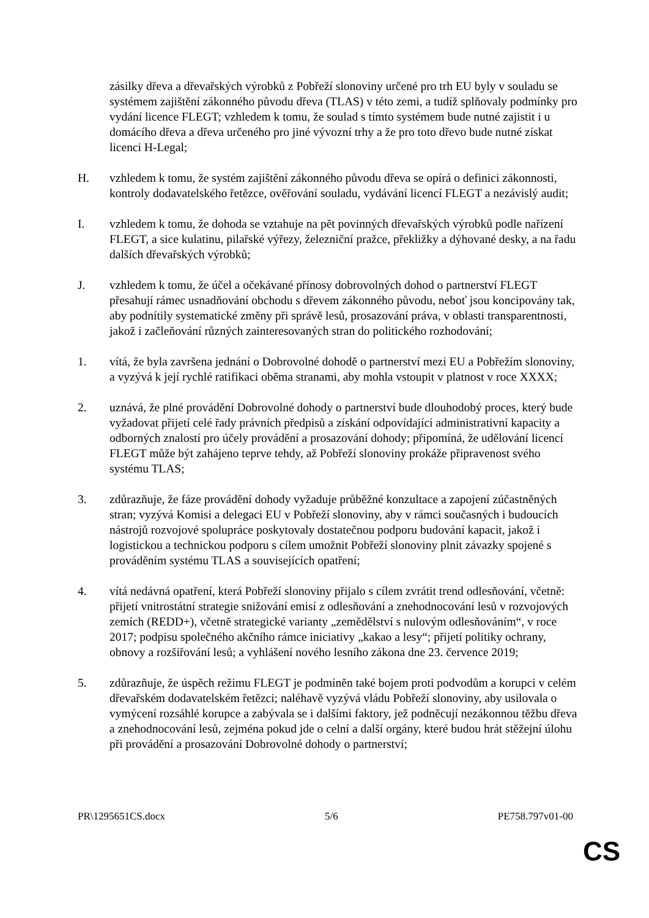zásilky dřeva a dřevařských výrobků z Pobřeží slonoviny určené pro trh EU byly v souladu se systémem zajištění zákonného původu dřeva (TLAS) v této zemi, a tudíž splňovaly podmínky pro vydání licence FLEGT; vzhledem k tomu, že soulad s tímto systémem bude nutné zajistit i u domácího dřeva a dřeva určeného pro jiné vývozní trhy a že pro toto dřevo bude nutné získat licenci H-Legal;
H. vzhledem k tomu, že systém zajištění zákonného původu dřeva se opírá o definici zákonnosti, kontroly dodavatelského řetězce, ověřování souladu, vydávání licencí FLEGT a nezávislý audit;
I. vzhledem k tomu, že dohoda se vztahuje na pět povinných dřevařských výrobků podle nařízení FLEGT, a sice kulatinu, pilařské výřezy, železniční pražce, překližky a dýhované desky, a na řadu dalších dřevařských výrobků;
J. vzhledem k tomu, že účel a očekávané přínosy dobrovolných dohod o partnerství FLEGT přesahují rámec usnadňování obchodu s dřevem zákonného původu, neboť jsou koncipovány tak, aby podnítily systematické změny při správě lesů, prosazování práva, v oblasti transparentnosti, jakož i začleňování různých zainteresovaných stran do politického rozhodování;
1. vítá, že byla završena jednání o Dobrovolné dohodě o partnerství mezi EU a Pobřežím slonoviny, a vyzývá k její rychlé ratifikaci oběma stranami, aby mohla vstoupit v platnost v roce XXXX;
2. uznává, že plné provádění Dobrovolné dohody o partnerství bude dlouhodobý proces, který bude vyžadovat přijetí celé řady právních předpisů a získání odpovídající administrativní kapacity a odborných znalostí pro účely provádění a prosazování dohody; připomíná, že udělování licencí FLEGT může být zahájeno teprve tehdy, až Pobřeží slonoviny prokáže připravenost svého systému TLAS;
3. zdůrazňuje, že fáze provádění dohody vyžaduje průběžné konzultace a zapojení zúčastněných stran; vyzývá Komisi a delegaci EU v Pobřeží slonoviny, aby v rámci současných i budoucích nástrojů rozvojové spolupráce poskytovaly dostatečnou podporu budování kapacit, jakož i logistickou a technickou podporu s cílem umožnit Pobřeží slonoviny plnit závazky spojené s prováděním systému TLAS a souvisejících opatření;
4. vítá nedávná opatření, která Pobřeží slonoviny přijalo s cílem zvrátit trend odlesňování, včetně: přijetí vnitrostátní strategie snižování emisí z odlesňování a znehodnocování lesů v rozvojových zemích (REDD+), včetně strategické varianty „zemědělství s nulovým odlesňováním“, v roce 2017; podpisu společného akčního rámce iniciativy „kakao a lesy“; přijetí politiky ochrany, obnovy a rozšiřování lesů; a vyhlášení nového lesního zákona dne 23. července 2019;
5. zdůrazňuje, že úspěch režimu FLEGT je podmíněn také bojem proti podvodům a korupci v celém dřevařském dodavatelském řetězci; naléhavě vyzývá vládu Pobřeží slonoviny, aby usilovala o vymýcení rozsáhlé korupce a zabývala se i dalšími faktory, jež podněcují nezákonnou těžbu dřeva a znehodnocování lesů, zejména pokud jde o celní a další orgány, které budou hrát stěžejní úlohu při provádění a prosazování Dobrovolné dohody o partnerství;
PR\1295651CS.docx 5/6 PE758.797v01-00
CS